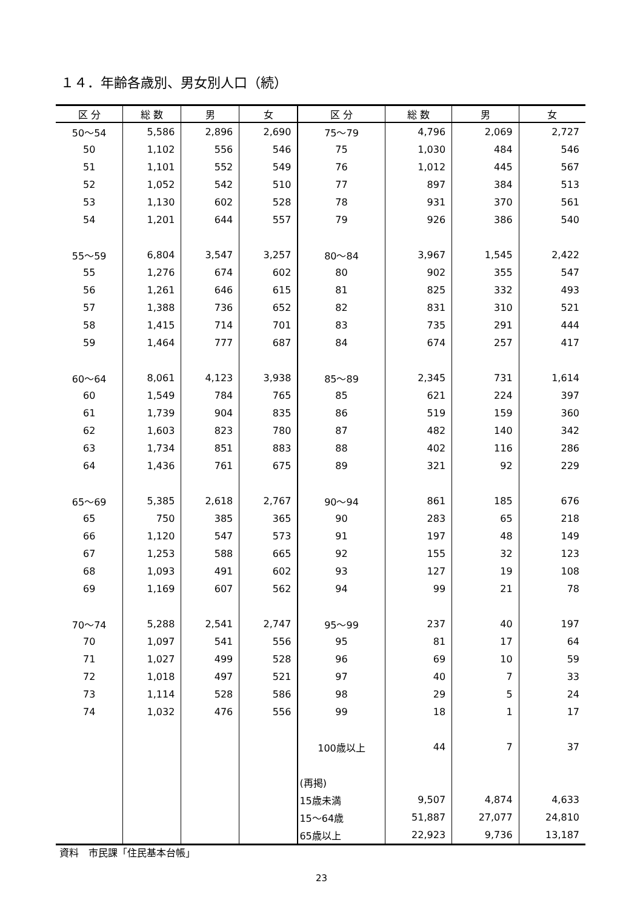１４．年齢各歳別、男女別人口（続）
| 区 分 | 総 数 | 男 | 女 | 区 分 | 総 数 | 男 | 女 |
| --- | --- | --- | --- | --- | --- | --- | --- |
| 50～54 | 5,586 | 2,896 | 2,690 | 75～79 | 4,796 | 2,069 | 2,727 |
| 50 | 1,102 | 556 | 546 | 75 | 1,030 | 484 | 546 |
| 51 | 1,101 | 552 | 549 | 76 | 1,012 | 445 | 567 |
| 52 | 1,052 | 542 | 510 | 77 | 897 | 384 | 513 |
| 53 | 1,130 | 602 | 528 | 78 | 931 | 370 | 561 |
| 54 | 1,201 | 644 | 557 | 79 | 926 | 386 | 540 |
| 55～59 | 6,804 | 3,547 | 3,257 | 80～84 | 3,967 | 1,545 | 2,422 |
| 55 | 1,276 | 674 | 602 | 80 | 902 | 355 | 547 |
| 56 | 1,261 | 646 | 615 | 81 | 825 | 332 | 493 |
| 57 | 1,388 | 736 | 652 | 82 | 831 | 310 | 521 |
| 58 | 1,415 | 714 | 701 | 83 | 735 | 291 | 444 |
| 59 | 1,464 | 777 | 687 | 84 | 674 | 257 | 417 |
| 60～64 | 8,061 | 4,123 | 3,938 | 85～89 | 2,345 | 731 | 1,614 |
| 60 | 1,549 | 784 | 765 | 85 | 621 | 224 | 397 |
| 61 | 1,739 | 904 | 835 | 86 | 519 | 159 | 360 |
| 62 | 1,603 | 823 | 780 | 87 | 482 | 140 | 342 |
| 63 | 1,734 | 851 | 883 | 88 | 402 | 116 | 286 |
| 64 | 1,436 | 761 | 675 | 89 | 321 | 92 | 229 |
| 65～69 | 5,385 | 2,618 | 2,767 | 90～94 | 861 | 185 | 676 |
| 65 | 750 | 385 | 365 | 90 | 283 | 65 | 218 |
| 66 | 1,120 | 547 | 573 | 91 | 197 | 48 | 149 |
| 67 | 1,253 | 588 | 665 | 92 | 155 | 32 | 123 |
| 68 | 1,093 | 491 | 602 | 93 | 127 | 19 | 108 |
| 69 | 1,169 | 607 | 562 | 94 | 99 | 21 | 78 |
| 70～74 | 5,288 | 2,541 | 2,747 | 95～99 | 237 | 40 | 197 |
| 70 | 1,097 | 541 | 556 | 95 | 81 | 17 | 64 |
| 71 | 1,027 | 499 | 528 | 96 | 69 | 10 | 59 |
| 72 | 1,018 | 497 | 521 | 97 | 40 | 7 | 33 |
| 73 | 1,114 | 528 | 586 | 98 | 29 | 5 | 24 |
| 74 | 1,032 | 476 | 556 | 99 | 18 | 1 | 17 |
| | | | | 100歳以上 | 44 | 7 | 37 |
| | | | | (再掲) | | | |
| | | | | 15歳未満 | 9,507 | 4,874 | 4,633 |
| | | | | 15～64歳 | 51,887 | 27,077 | 24,810 |
| | | | | 65歳以上 | 22,923 | 9,736 | 13,187 |
資料　市民課「住民基本台帳」
23